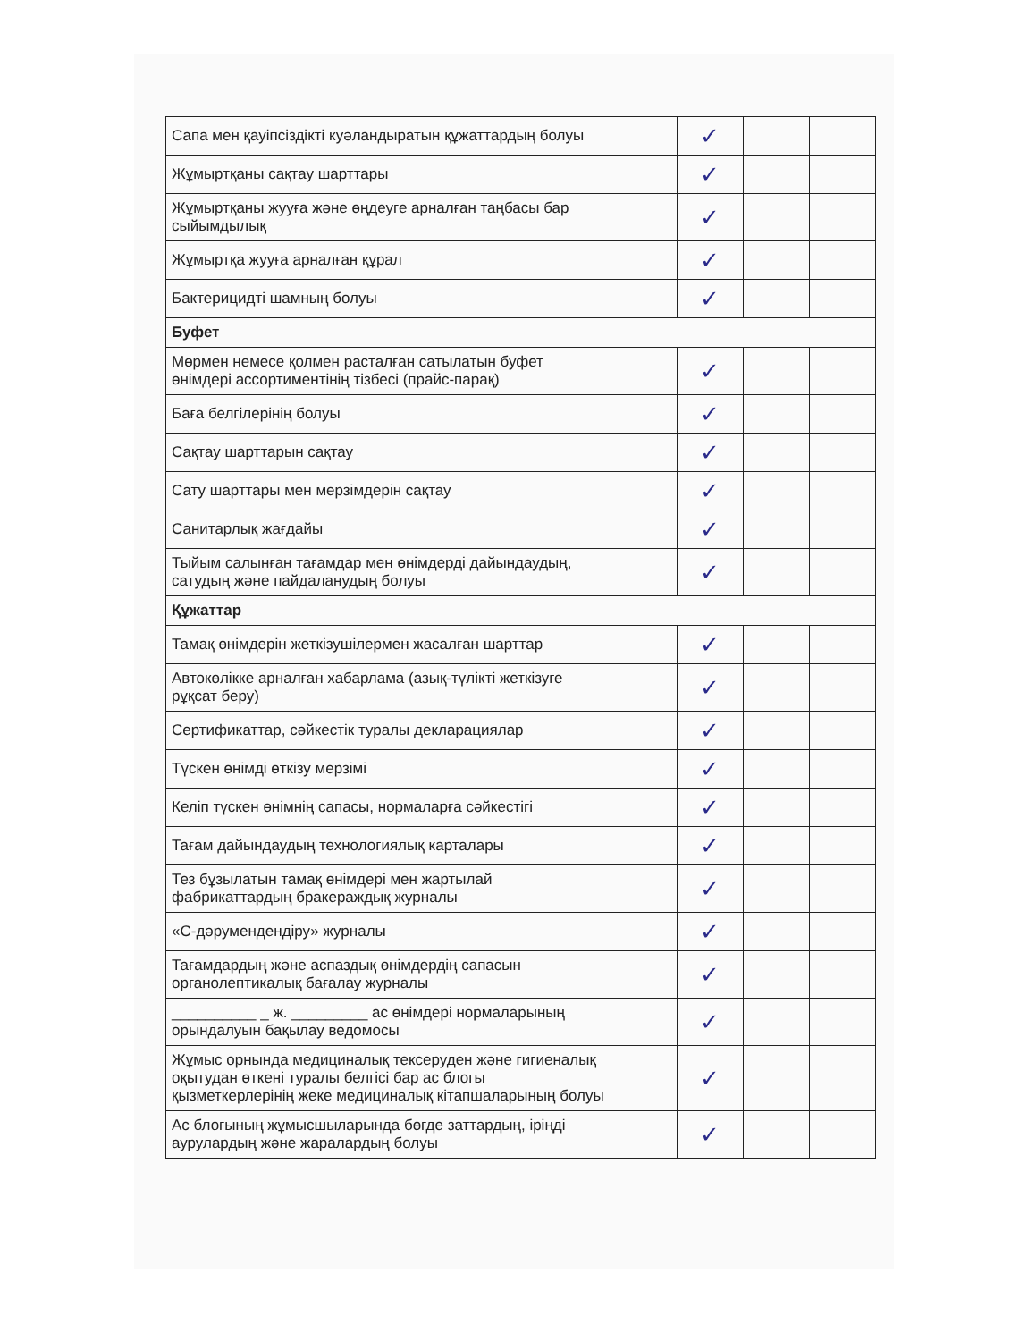| Сапа мен қауіпсіздікті куәландыратын құжаттардың болуы | | ✓ | | |
| Жұмыртқаны сақтау шарттары | | ✓ | | |
| Жұмыртқаны жууға және өңдеуге арналған таңбасы бар сыйымдылық | | ✓ | | |
| Жұмыртқа жууға арналған құрал | | ✓ | | |
| Бактерицидті шамның болуы | | ✓ | | |
| Буфет | | | | |
| Мөрмен немесе қолмен расталған сатылатын буфет өнімдері ассортиментінің тізбесі (прайс-парақ) | | ✓ | | |
| Баға белгілерінің болуы | | ✓ | | |
| Сақтау шарттарын сақтау | | ✓ | | |
| Сату шарттары мен мерзімдерін сақтау | | ✓ | | |
| Санитарлық жағдайы | | ✓ | | |
| Тыйым салынған тағамдар мен өнімдерді дайындаудың, сатудың және пайдаланудың болуы | | ✓ | | |
| Құжаттар | | | | |
| Тамақ өнімдерін жеткізушілермен жасалған шарттар | | ✓ | | |
| Автокөлікке арналған хабарлама (азық-түлікті жеткізуге рұқсат беру) | | ✓ | | |
| Сертификаттар, сәйкестік туралы декларациялар | | ✓ | | |
| Түскен өнімді өткізу мерзімі | | ✓ | | |
| Келіп түскен өнімнің сапасы, нормаларға сәйкестігі | | ✓ | | |
| Тағам дайындаудың технологиялық карталары | | ✓ | | |
| Тез бұзылатын тамақ өнімдері мен жартылай фабрикаттардың бракераждық журналы | | ✓ | | |
| «С-дәрумендендіру» журналы | | ✓ | | |
| Тағамдардың және аспаздық өнімдердің сапасын органолептикалық бағалау журналы | | ✓ | | |
| __________ _ ж. _________ ас өнімдері нормаларының орындалуын бақылау ведомосы | | ✓ | | |
| Жұмыс орнында медициналық тексеруден және гигиеналық оқытудан өткені туралы белгісі бар ас блогы қызметкерлерінің жеке медициналық кітапшаларының болуы | | ✓ | | |
| Ас блогының жұмысшыларында бөгде заттардың, іріңді аурулардың және жаралардың болуы | | ✓ | | |